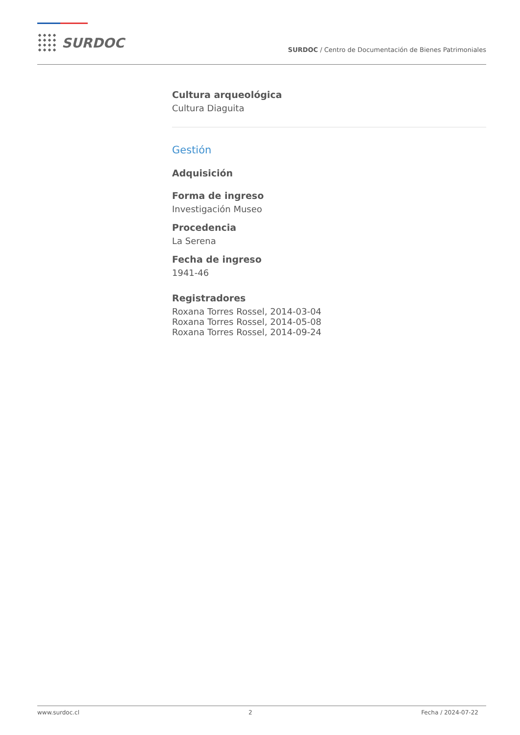SURDOC
SURDOC / Centro de Documentación de Bienes Patrimoniales
Cultura arqueológica
Cultura Diaguita
Gestión
Adquisición
Forma de ingreso
Investigación Museo
Procedencia
La Serena
Fecha de ingreso
1941-46
Registradores
Roxana Torres Rossel, 2014-03-04
Roxana Torres Rossel, 2014-05-08
Roxana Torres Rossel, 2014-09-24
www.surdoc.cl 2 Fecha / 2024-07-22